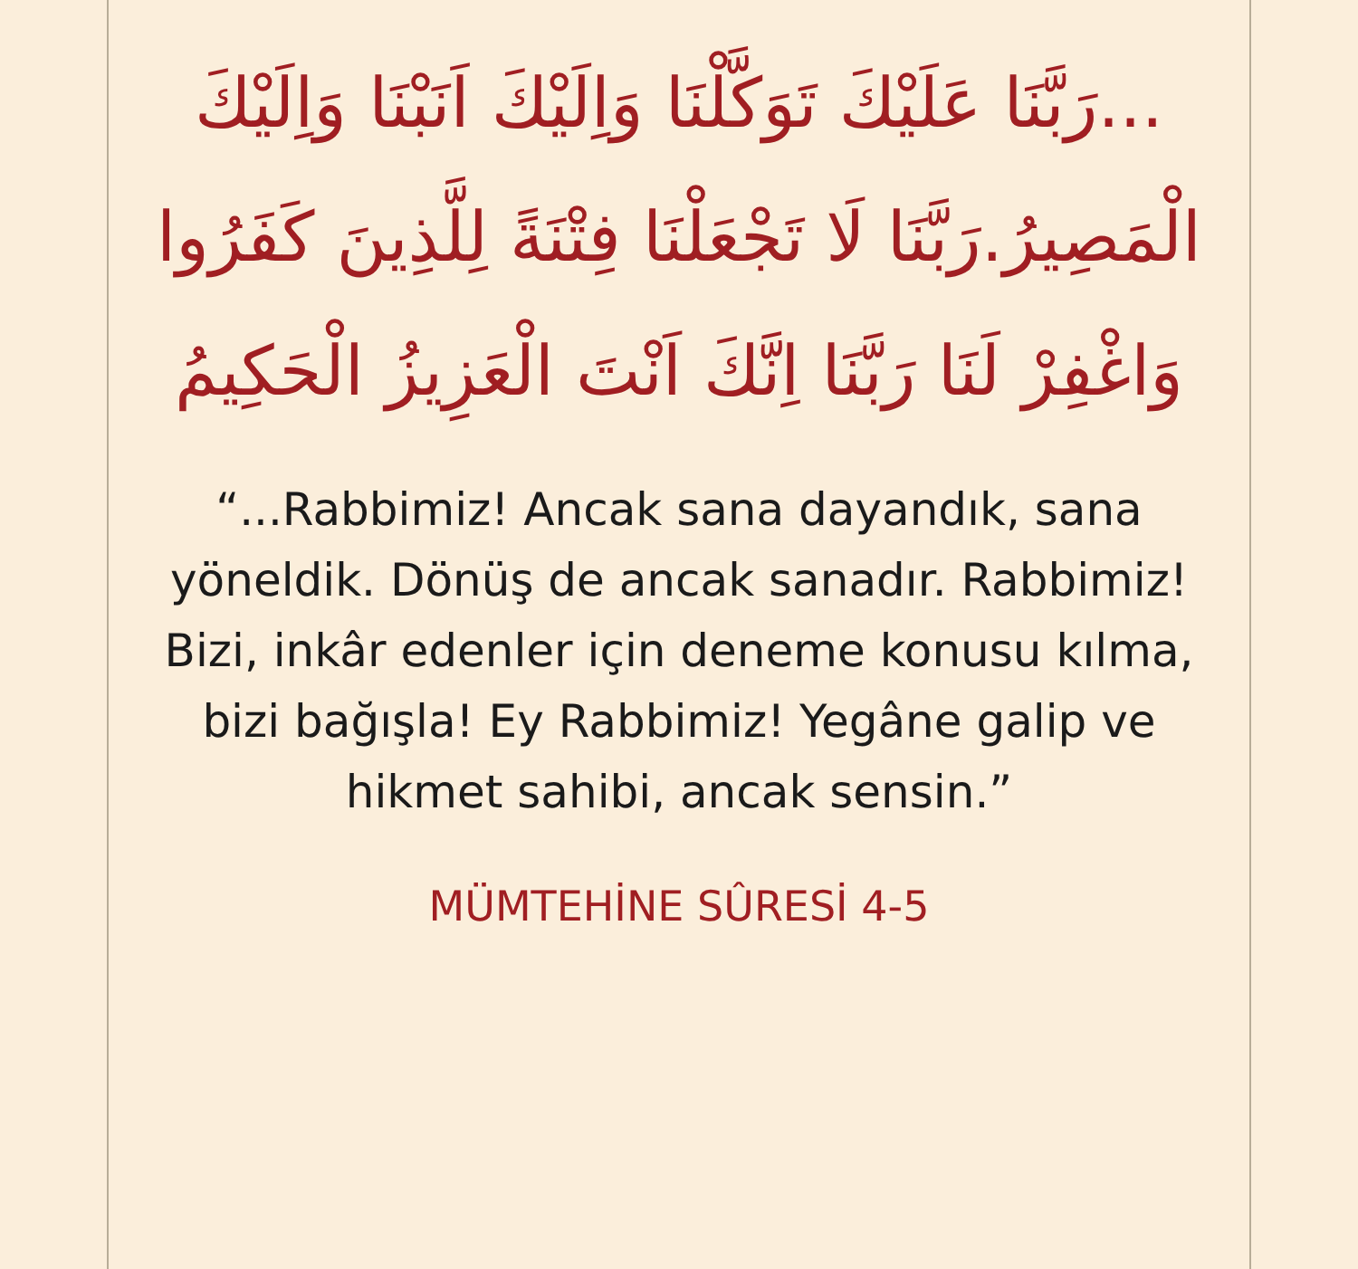...رَبَّنَا عَلَيْكَ تَوَكَّلْنَا وَاِلَيْكَ اَنَبْنَا وَاِلَيْكَ الْمَصِيرُ.رَبَّنَا لَا تَجْعَلْنَا فِتْنَةً لِلَّذِينَ كَفَرُوا وَاغْفِرْ لَنَا رَبَّنَا اِنَّكَ اَنْتَ الْعَزِيزُ الْحَكِيمُ
“...Rabbimiz! Ancak sana dayandık, sana yöneldik. Dönüş de ancak sanadır. Rabbimiz! Bizi, inkâr edenler için deneme konusu kılma, bizi bağışla! Ey Rabbimiz! Yegâne galip ve hikmet sahibi, ancak sensin.”
MÜMTEHİNE SÛRESİ 4-5